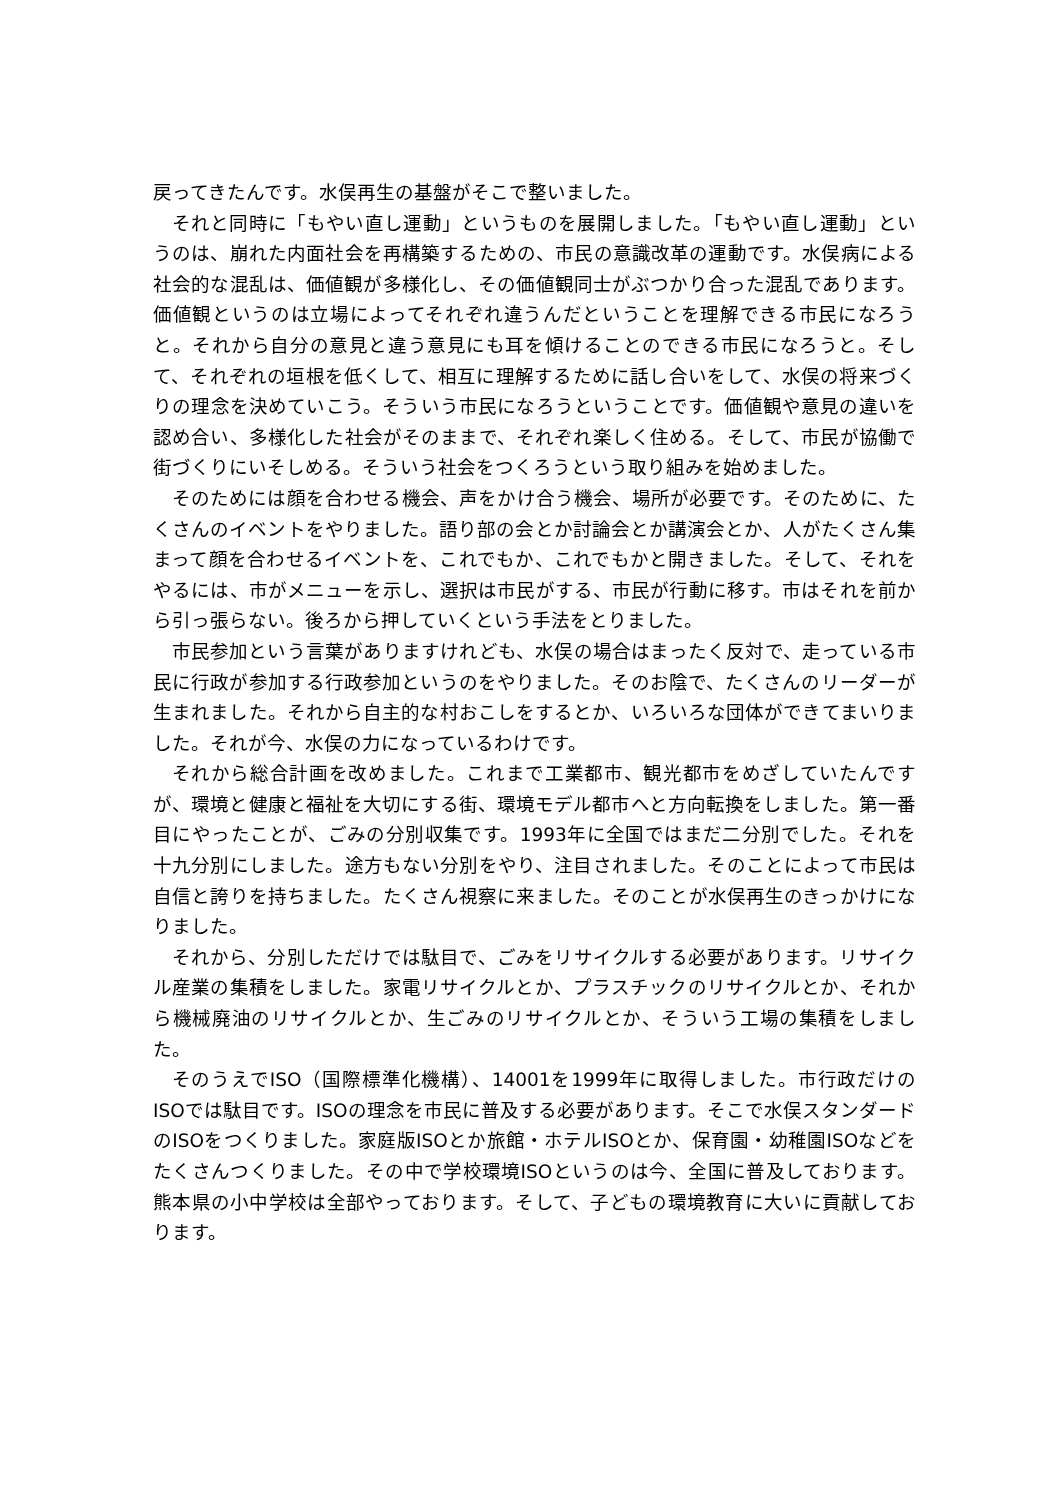戻ってきたんです。水俣再生の基盤がそこで整いました。
それと同時に「もやい直し運動」というものを展開しました。「もやい直し運動」というのは、崩れた内面社会を再構築するための、市民の意識改革の運動です。水俣病による社会的な混乱は、価値観が多様化し、その価値観同士がぶつかり合った混乱であります。価値観というのは立場によってそれぞれ違うんだということを理解できる市民になろうと。それから自分の意見と違う意見にも耳を傾けることのできる市民になろうと。そして、それぞれの垣根を低くして、相互に理解するために話し合いをして、水俣の将来づくりの理念を決めていこう。そういう市民になろうということです。価値観や意見の違いを認め合い、多様化した社会がそのままで、それぞれ楽しく住める。そして、市民が協働で街づくりにいそしめる。そういう社会をつくろうという取り組みを始めました。
そのためには顔を合わせる機会、声をかけ合う機会、場所が必要です。そのために、たくさんのイベントをやりました。語り部の会とか討論会とか講演会とか、人がたくさん集まって顔を合わせるイベントを、これでもか、これでもかと開きました。そして、それをやるには、市がメニューを示し、選択は市民がする、市民が行動に移す。市はそれを前から引っ張らない。後ろから押していくという手法をとりました。
市民参加という言葉がありますけれども、水俣の場合はまったく反対で、走っている市民に行政が参加する行政参加というのをやりました。そのお陰で、たくさんのリーダーが生まれました。それから自主的な村おこしをするとか、いろいろな団体ができてまいりました。それが今、水俣の力になっているわけです。
それから総合計画を改めました。これまで工業都市、観光都市をめざしていたんですが、環境と健康と福祉を大切にする街、環境モデル都市へと方向転換をしました。第一番目にやったことが、ごみの分別収集です。1993年に全国ではまだ二分別でした。それを十九分別にしました。途方もない分別をやり、注目されました。そのことによって市民は自信と誇りを持ちました。たくさん視察に来ました。そのことが水俣再生のきっかけになりました。
それから、分別しただけでは駄目で、ごみをリサイクルする必要があります。リサイクル産業の集積をしました。家電リサイクルとか、プラスチックのリサイクルとか、それから機械廃油のリサイクルとか、生ごみのリサイクルとか、そういう工場の集積をしました。
そのうえでISO（国際標準化機構）、14001を1999年に取得しました。市行政だけのISOでは駄目です。ISOの理念を市民に普及する必要があります。そこで水俣スタンダードのISOをつくりました。家庭版ISOとか旅館・ホテルISOとか、保育園・幼稚園ISOなどをたくさんつくりました。その中で学校環境ISOというのは今、全国に普及しております。熊本県の小中学校は全部やっております。そして、子どもの環境教育に大いに貢献しております。